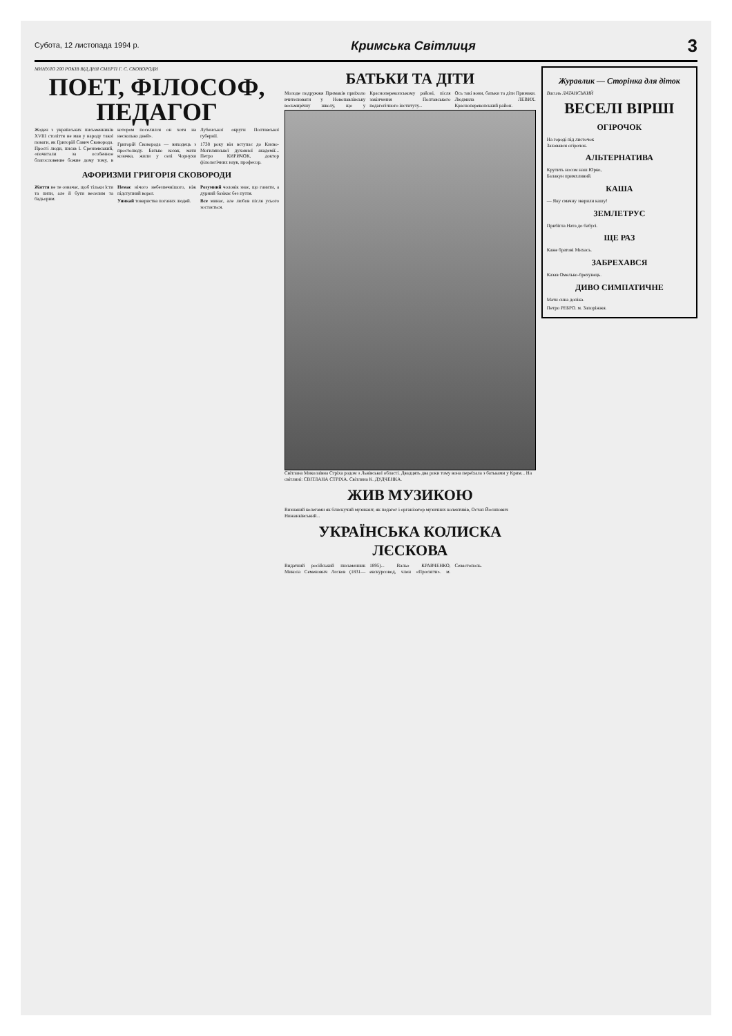Субота, 12 листопада 1994 р. Кримська Світлиця 3
МИНУЛО 200 РОКІВ ВІД ДНЯ СМЕРТІ Г. С. СКОВОРОДИ
ПОЕТ, ФІЛОСОФ, ПЕДАГОГ
Жоден з українських письменників XVIII століття не мав у народу такої поваги, як Григорій Савич Сковорода. Прості люди, писав І. Срезневський, «почитали за особенное благословение божие дому тому, в котором поселился он хотя на несколько дней».
Григорій Сковорода — виходець з простолюду. Батько козак, мати козачка, жили у селі Чорнухи Лубенської округи Полтавської губернії.
1738 року він вступає до Києво-Могилянської духовної академії... Петро КИРИЧОК, доктор філологічних наук, професор.
АФОРИЗМИ ГРИГОРІЯ СКОВОРОДИ
Життя не те означає, щоб тільки їсти та пити, але й бути веселим та бадьорим.
Немає нічого небезпечнішого, ніж підступний ворог.
Уникай товариства поганих людей.
Розумний чоловік знає, що ганити, а дурний базікає без пуття.
Все минає, але любов після усього зостається.
БАТЬКИ ТА ДІТИ
Молоде подружжя Примаків приїхало вчителювати у Новопавлівську восьмирічну школу, що у Красноперекопському районі, після закінчення Полтавського педагогічного інституту...
Ось такі вони, батьки та діти Примаки. Людмила ЛЕВИХ. Красноперекопський район.
Світлана Миколаївна Стріха родом з Львівської області. Двадцять два роки тому вона переїхала з батьками у Крим... На світлині: СВІТЛАНА СТРІХА. Світлина К. ДУДЧЕНКА.
ЖИВ МУЗИКОЮ
Визнаний колегами як блискучий музикант, як педагог і організатор музичних колективів, Остап Йосипович Нижанківський...
УКРАЇНСЬКА КОЛИСКА ЛЄСКОВА
Видатний російський письменник Микола Семенович Лєсков (1831—1895)... Вальо КРАВЧЕНКО, екскурсовод, член «Просвіти». м. Севастополь.
Журавлик — Сторінка для діток
Василь ЛАТАНСЬКИЙ
ВЕСЕЛІ ВІРШІ
ОГІРОЧОК
На городі під листочок
Заховався огірочок.
АЛЬТЕРНАТИВА
Крутить носом наш Юрко,
Балакун примхливий.
КАША
— Яку смачну зварили кашу!
ЗЕМЛЕТРУС
Прибігла Ната до бабусі.
ЩЕ РАЗ
Каже братові Михась.
ЗАБРЕХАВСЯ
Казав Омелько-брехунець.
ДИВО СИМПАТИЧНЕ
Мати сина допіка.
Петро РЕБРО. м. Запоріжжя.